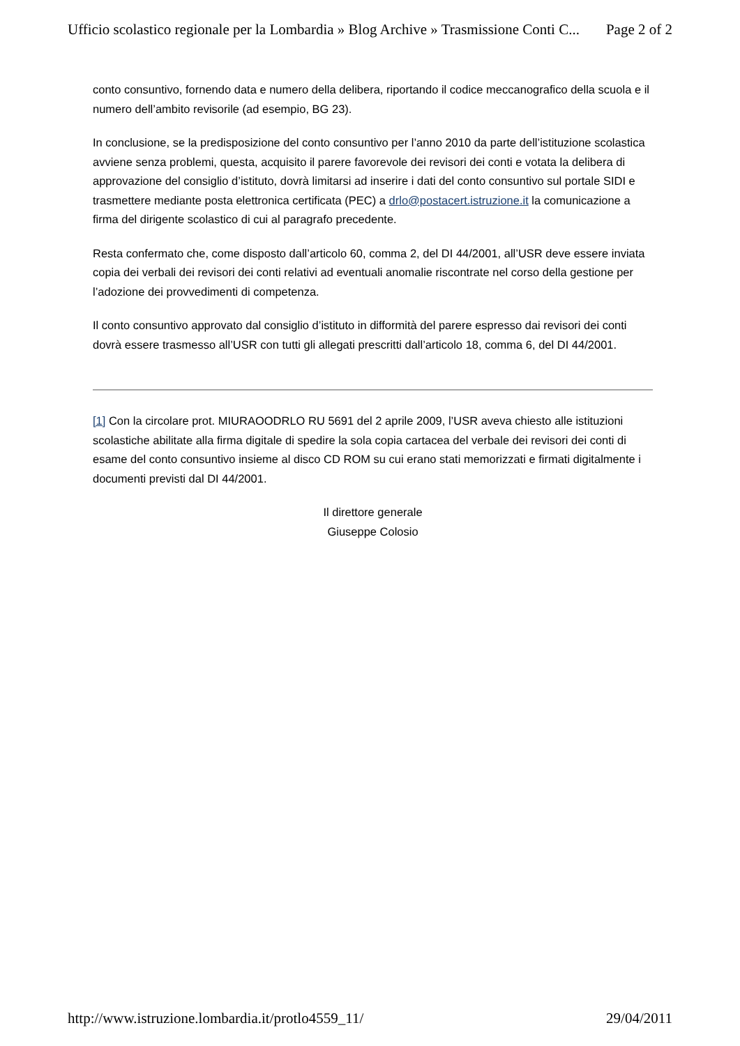Ufficio scolastico regionale per la Lombardia » Blog Archive » Trasmissione Conti C... Page 2 of 2
conto consuntivo, fornendo data e numero della delibera, riportando il codice meccanografico della scuola e il numero dell’ambito revisorile (ad esempio, BG 23).
In conclusione, se la predisposizione del conto consuntivo per l’anno 2010 da parte dell’istituzione scolastica avviene senza problemi, questa, acquisito il parere favorevole dei revisori dei conti e votata la delibera di approvazione del consiglio d’istituto, dovrà limitarsi ad inserire i dati del conto consuntivo sul portale SIDI e trasmettere mediante posta elettronica certificata (PEC) a drlo@postacert.istruzione.it la comunicazione a firma del dirigente scolastico di cui al paragrafo precedente.
Resta confermato che, come disposto dall’articolo 60, comma 2, del DI 44/2001, all’USR deve essere inviata copia dei verbali dei revisori dei conti relativi ad eventuali anomalie riscontrate nel corso della gestione per l’adozione dei provvedimenti di competenza.
Il conto consuntivo approvato dal consiglio d’istituto in difformità del parere espresso dai revisori dei conti dovrà essere trasmesso all’USR con tutti gli allegati prescritti dall’articolo 18, comma 6, del DI 44/2001.
[1] Con la circolare prot. MIURAOODRLO RU 5691 del 2 aprile 2009, l’USR aveva chiesto alle istituzioni scolastiche abilitate alla firma digitale di spedire la sola copia cartacea del verbale dei revisori dei conti di esame del conto consuntivo insieme al disco CD ROM su cui erano stati memorizzati e firmati digitalmente i documenti previsti dal DI 44/2001.
Il direttore generale
Giuseppe Colosio
http://www.istruzione.lombardia.it/protlo4559_11/ 29/04/2011